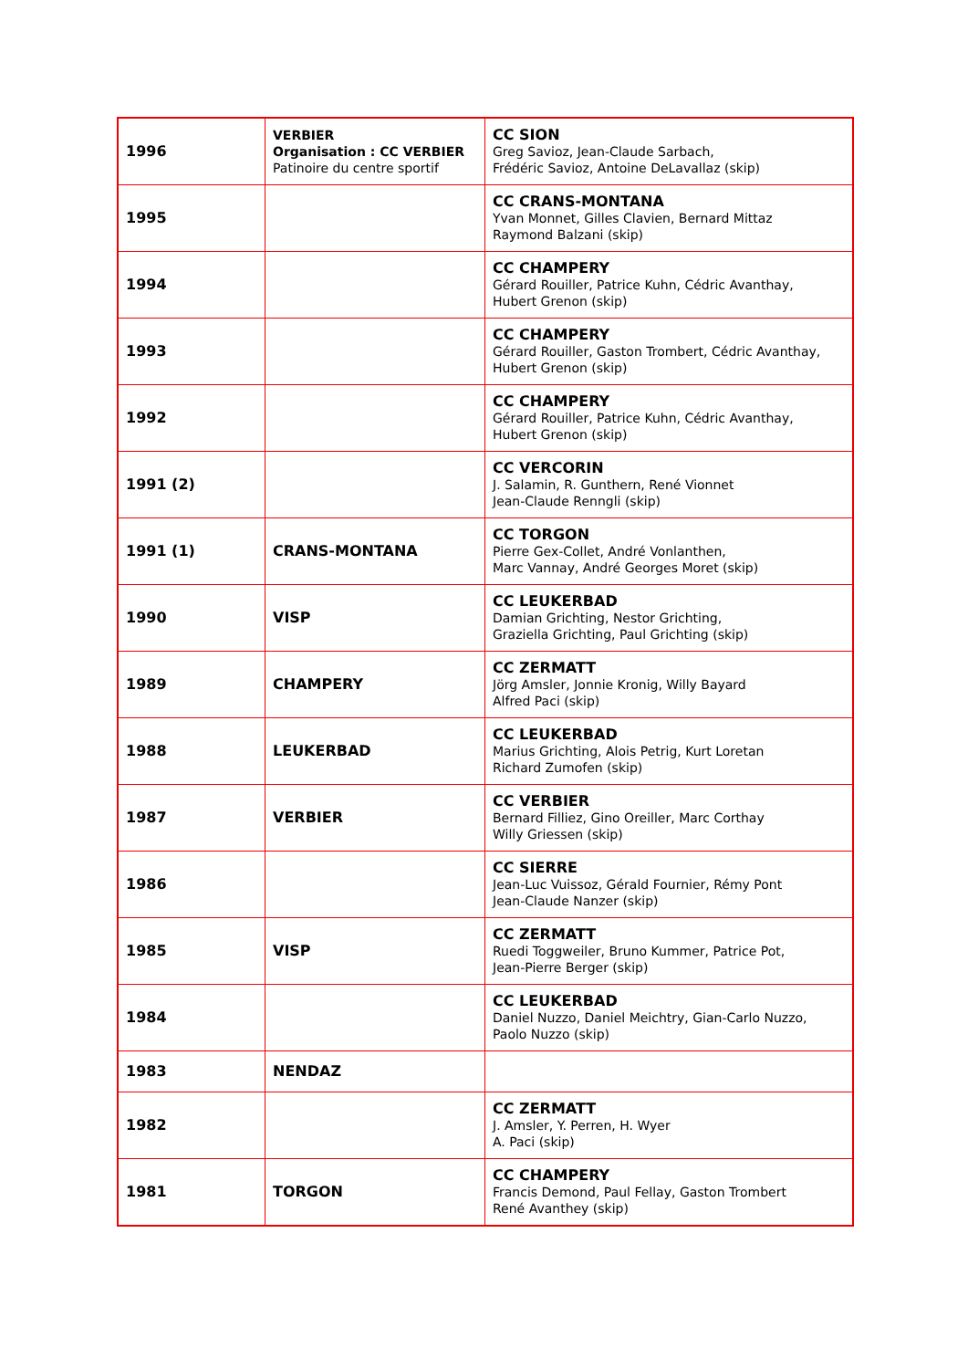| 1996 | VERBIER Organisation : CC VERBIER Patinoire du centre sportif | CC SION Greg Savioz, Jean-Claude Sarbach, Frédéric Savioz, Antoine DeLavallaz (skip) |
| 1995 | | CC CRANS-MONTANA Yvan Monnet, Gilles Clavien, Bernard Mittaz Raymond Balzani (skip) |
| 1994 | | CC CHAMPERY Gérard Rouiller, Patrice Kuhn, Cédric Avanthay, Hubert Grenon (skip) |
| 1993 | | CC CHAMPERY Gérard Rouiller, Gaston Trombert, Cédric Avanthay, Hubert Grenon (skip) |
| 1992 | | CC CHAMPERY Gérard Rouiller, Patrice Kuhn, Cédric Avanthay, Hubert Grenon (skip) |
| 1991 (2) | | CC VERCORIN J. Salamin, R. Gunthern, René Vionnet Jean-Claude Renngli (skip) |
| 1991 (1) | CRANS-MONTANA | CC TORGON Pierre Gex-Collet, André Vonlanthen, Marc Vannay, André Georges Moret (skip) |
| 1990 | VISP | CC LEUKERBAD Damian Grichting, Nestor Grichting, Graziella Grichting, Paul Grichting (skip) |
| 1989 | CHAMPERY | CC ZERMATT Jörg Amsler, Jonnie Kronig, Willy Bayard Alfred Paci (skip) |
| 1988 | LEUKERBAD | CC LEUKERBAD Marius Grichting, Alois Petrig, Kurt Loretan Richard Zumofen (skip) |
| 1987 | VERBIER | CC VERBIER Bernard Filliez, Gino Oreiller, Marc Corthay Willy Griessen (skip) |
| 1986 | | CC SIERRE Jean-Luc Vuissoz, Gérald Fournier, Rémy Pont Jean-Claude Nanzer (skip) |
| 1985 | VISP | CC ZERMATT Ruedi Toggweiler, Bruno Kummer, Patrice Pot, Jean-Pierre Berger (skip) |
| 1984 | | CC LEUKERBAD Daniel Nuzzo, Daniel Meichtry, Gian-Carlo Nuzzo, Paolo Nuzzo (skip) |
| 1983 | NENDAZ | |
| 1982 | | CC ZERMATT J. Amsler, Y. Perren, H. Wyer A. Paci (skip) |
| 1981 | TORGON | CC CHAMPERY Francis Demond, Paul Fellay, Gaston Trombert René Avanthey (skip) |